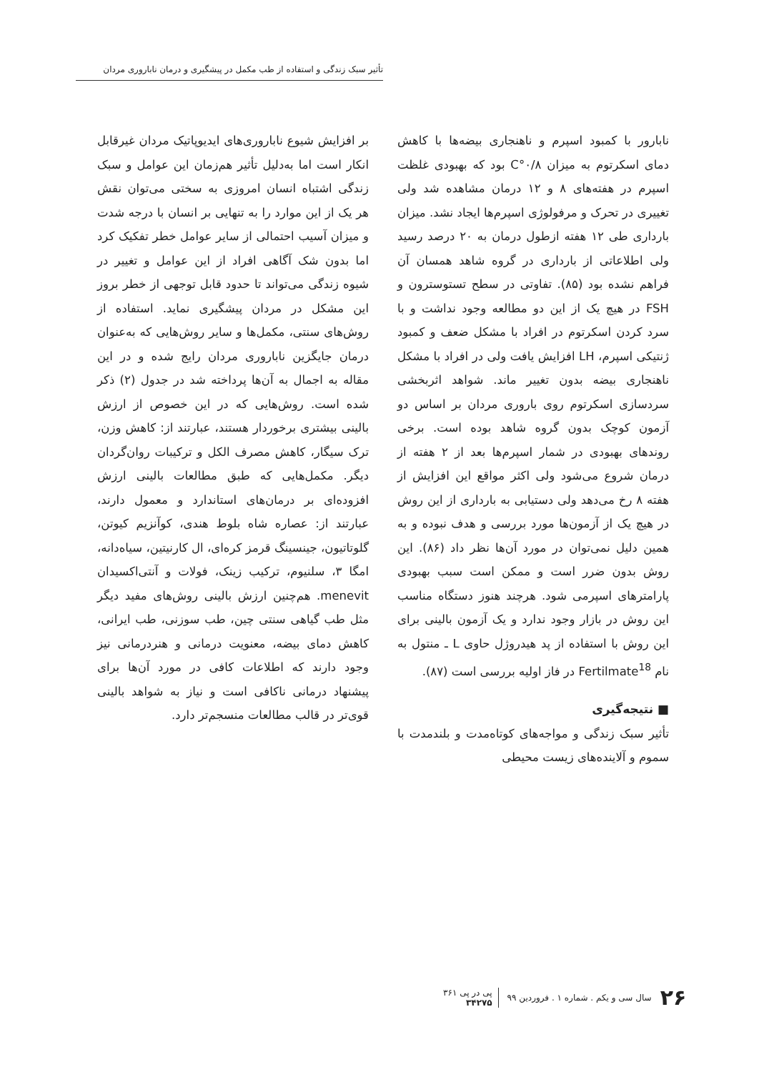تأثیر سبک زندگی و استفاده از طب مکمل در پیشگیری و درمان ناباروری مردان
نابارور با کمبود اسپرم و ناهنجاری بیضه‌ها با کاهش دمای اسکرتوم به میزان ۰/۸°C بود که بهبودی غلظت اسپرم در هفته‌های ۸ و ۱۲ درمان مشاهده شد ولی تغییری در تحرک و مرفولوژی اسپرم‌ها ایجاد نشد. میزان بارداری طی ۱۲ هفته ازطول درمان به ۲۰ درصد رسید ولی اطلاعاتی از بارداری در گروه شاهد همسان آن فراهم نشده بود (۸۵). تفاوتی در سطح تستوسترون و FSH در هیچ یک از این دو مطالعه وجود نداشت و با سرد کردن اسکرتوم در افراد با مشکل ضعف و کمبود ژنتیکی اسپرم، LH افزایش یافت ولی در افراد با مشکل ناهنجاری بیضه بدون تغییر ماند. شواهد اثربخشی سردسازی اسکرتوم روی باروری مردان بر اساس دو آزمون کوچک بدون گروه شاهد بوده است. برخی روندهای بهبودی در شمار اسپرم‌ها بعد از ۲ هفته از درمان شروع می‌شود ولی اکثر مواقع این افزایش از هفته ۸ رخ می‌دهد ولی دستیابی به بارداری از این روش در هیچ یک از آزمون‌ها مورد بررسی و هدف نبوده و به همین دلیل نمی‌توان در مورد آن‌ها نظر داد (۸۶). این روش بدون ضرر است و ممکن است سبب بهبودی پارامترهای اسپرمی شود. هرچند هنوز دستگاه مناسب این روش در بازار وجود ندارد و یک آزمون بالینی برای این روش با استفاده از پد هیدروژل حاوی L ـ منتول به نام Fertilmate<sup>18</sup> در فاز اولیه بررسی است (۸۷).
■ نتیجه‌گیری
تأثیر سبک زندگی و مواجه‌های کوتاه‌مدت و بلندمدت با سموم و آلاینده‌های زیست محیطی
بر افزایش شیوع ناباروری‌های ایدیوپاتیک مردان غیرقابل انکار است اما به‌دلیل تأثیر هم‌زمان این عوامل و سبک زندگی اشتباه انسان امروزی به سختی می‌توان نقش هر یک از این موارد را به تنهایی بر انسان با درجه شدت و میزان آسیب احتمالی از سایر عوامل خطر تفکیک کرد اما بدون شک آگاهی افراد از این عوامل و تغییر در شیوه زندگی می‌تواند تا حدود قابل توجهی از خطر بروز این مشکل در مردان پیشگیری نماید. استفاده از روش‌های سنتی، مکمل‌ها و سایر روش‌هایی که به‌عنوان درمان جایگزین ناباروری مردان رایج شده و در این مقاله به اجمال به آن‌ها پرداخته شد در جدول (۲) ذکر شده است. روش‌هایی که در این خصوص از ارزش بالینی بیشتری برخوردار هستند، عبارتند از: کاهش وزن، ترک سیگار، کاهش مصرف الکل و ترکیبات روان‌گردان دیگر. مکمل‌هایی که طبق مطالعات بالینی ارزش افزوده‌ای بر درمان‌های استاندارد و معمول دارند، عبارتند از: عصاره شاه بلوط هندی، کوآنزیم کیوتن، گلوتاتیون، جینسینگ قرمز کره‌ای، ال کارنیتین، سیاه‌دانه، امگا ۳، سلنیوم، ترکیب زینک، فولات و آنتی‌اکسیدان menevit. هم‌چنین ارزش بالینی روش‌های مفید دیگر مثل طب گیاهی سنتی چین، طب سوزنی، طب ایرانی، کاهش دمای بیضه، معنویت درمانی و هنردرمانی نیز وجود دارند که اطلاعات کافی در مورد آن‌ها برای پیشنهاد درمانی ناکافی است و نیاز به شواهد بالینی قوی‌تر در قالب مطالعات منسجم‌تر دارد.
۲۶ سال سی و یکم . شماره ۱ . فروردین ۹۹ پی در پی ۳۶۱
۳۴۲۷۵